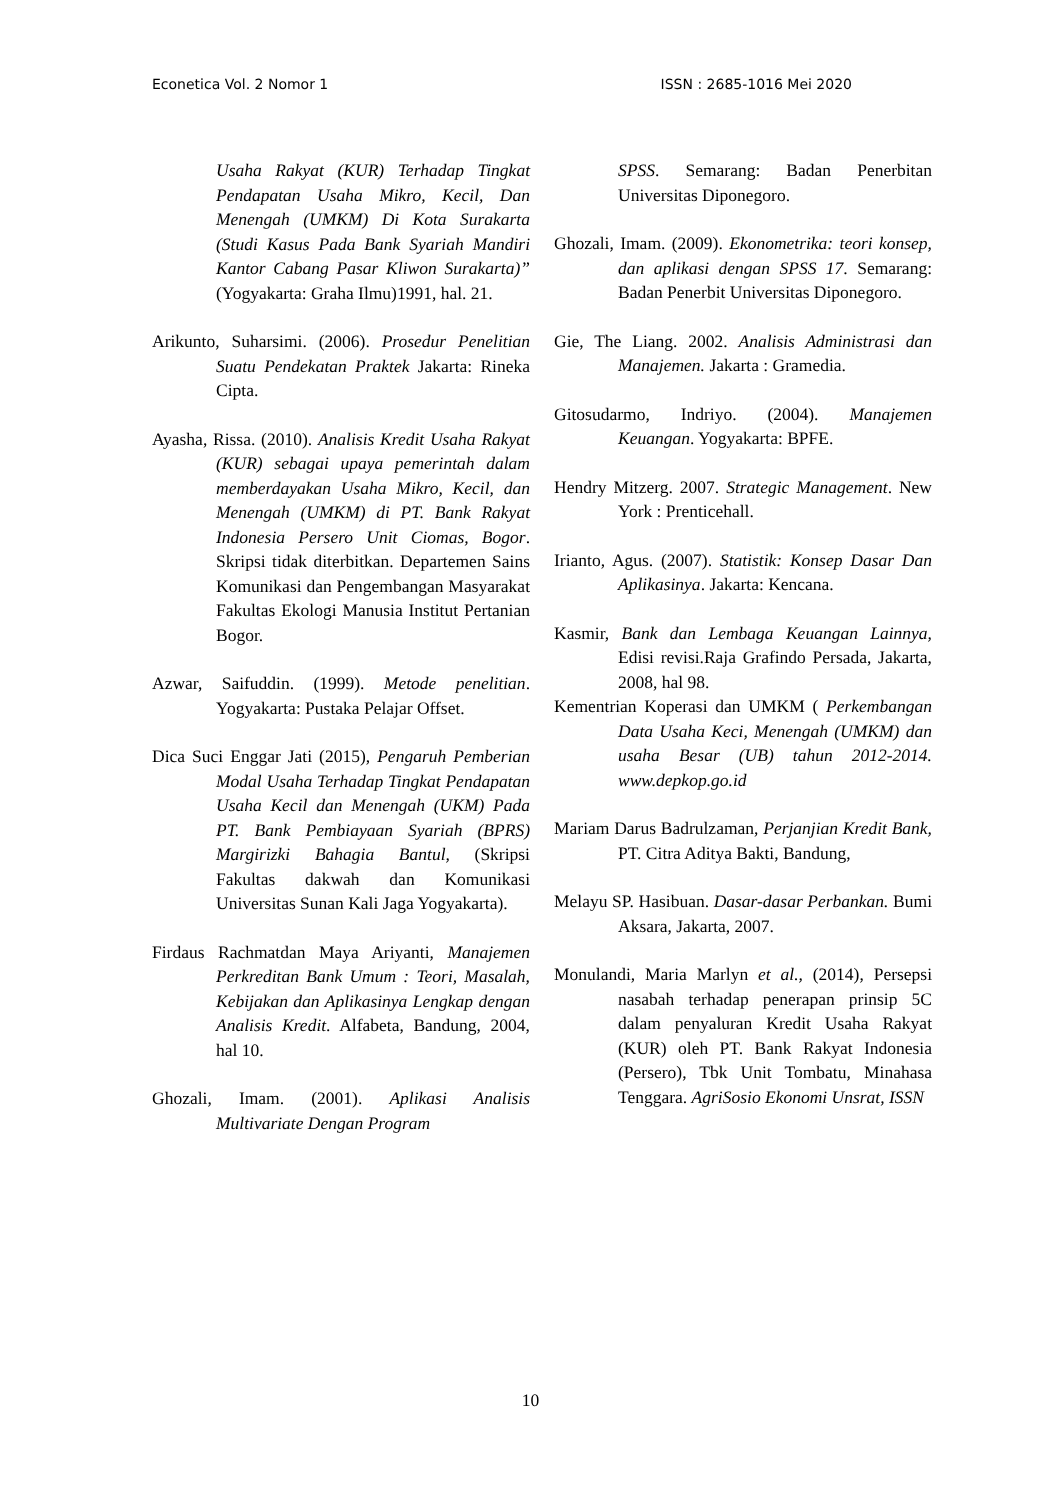Econetica Vol. 2 Nomor 1 ISSN : 2685-1016 Mei 2020
Usaha Rakyat (KUR) Terhadap Tingkat Pendapatan Usaha Mikro, Kecil, Dan Menengah (UMKM) Di Kota Surakarta (Studi Kasus Pada Bank Syariah Mandiri Kantor Cabang Pasar Kliwon Surakarta)” (Yogyakarta: Graha Ilmu)1991, hal. 21.
Arikunto, Suharsimi. (2006). Prosedur Penelitian Suatu Pendekatan Praktek Jakarta: Rineka Cipta.
Ayasha, Rissa. (2010). Analisis Kredit Usaha Rakyat (KUR) sebagai upaya pemerintah dalam memberdayakan Usaha Mikro, Kecil, dan Menengah (UMKM) di PT. Bank Rakyat Indonesia Persero Unit Ciomas, Bogor. Skripsi tidak diterbitkan. Departemen Sains Komunikasi dan Pengembangan Masyarakat Fakultas Ekologi Manusia Institut Pertanian Bogor.
Azwar, Saifuddin. (1999). Metode penelitian. Yogyakarta: Pustaka Pelajar Offset.
Dica Suci Enggar Jati (2015), Pengaruh Pemberian Modal Usaha Terhadap Tingkat Pendapatan Usaha Kecil dan Menengah (UKM) Pada PT. Bank Pembiayaan Syariah (BPRS) Margirizki Bahagia Bantul, (Skripsi Fakultas dakwah dan Komunikasi Universitas Sunan Kali Jaga Yogyakarta).
Firdaus Rachmatdan Maya Ariyanti, Manajemen Perkreditan Bank Umum : Teori, Masalah, Kebijakan dan Aplikasinya Lengkap dengan Analisis Kredit. Alfabeta, Bandung, 2004, hal 10.
Ghozali, Imam. (2001). Aplikasi Analisis Multivariate Dengan Program
SPSS. Semarang: Badan Penerbitan Universitas Diponegoro.
Ghozali, Imam. (2009). Ekonometrika: teori konsep, dan aplikasi dengan SPSS 17. Semarang: Badan Penerbit Universitas Diponegoro.
Gie, The Liang. 2002. Analisis Administrasi dan Manajemen. Jakarta : Gramedia.
Gitosudarmo, Indriyo. (2004). Manajemen Keuangan. Yogyakarta: BPFE.
Hendry Mitzerg. 2007. Strategic Management. New York : Prenticehall.
Irianto, Agus. (2007). Statistik: Konsep Dasar Dan Aplikasinya. Jakarta: Kencana.
Kasmir, Bank dan Lembaga Keuangan Lainnya, Edisi revisi.Raja Grafindo Persada, Jakarta, 2008, hal 98.
Kementrian Koperasi dan UMKM ( Perkembangan Data Usaha Keci, Menengah (UMKM) dan usaha Besar (UB) tahun 2012-2014. www.depkop.go.id
Mariam Darus Badrulzaman, Perjanjian Kredit Bank, PT. Citra Aditya Bakti, Bandung,
Melayu SP. Hasibuan. Dasar-dasar Perbankan. Bumi Aksara, Jakarta, 2007.
Monulandi, Maria Marlyn et al., (2014), Persepsi nasabah terhadap penerapan prinsip 5C dalam penyaluran Kredit Usaha Rakyat (KUR) oleh PT. Bank Rakyat Indonesia (Persero), Tbk Unit Tombatu, Minahasa Tenggara. AgriSosio Ekonomi Unsrat, ISSN
10